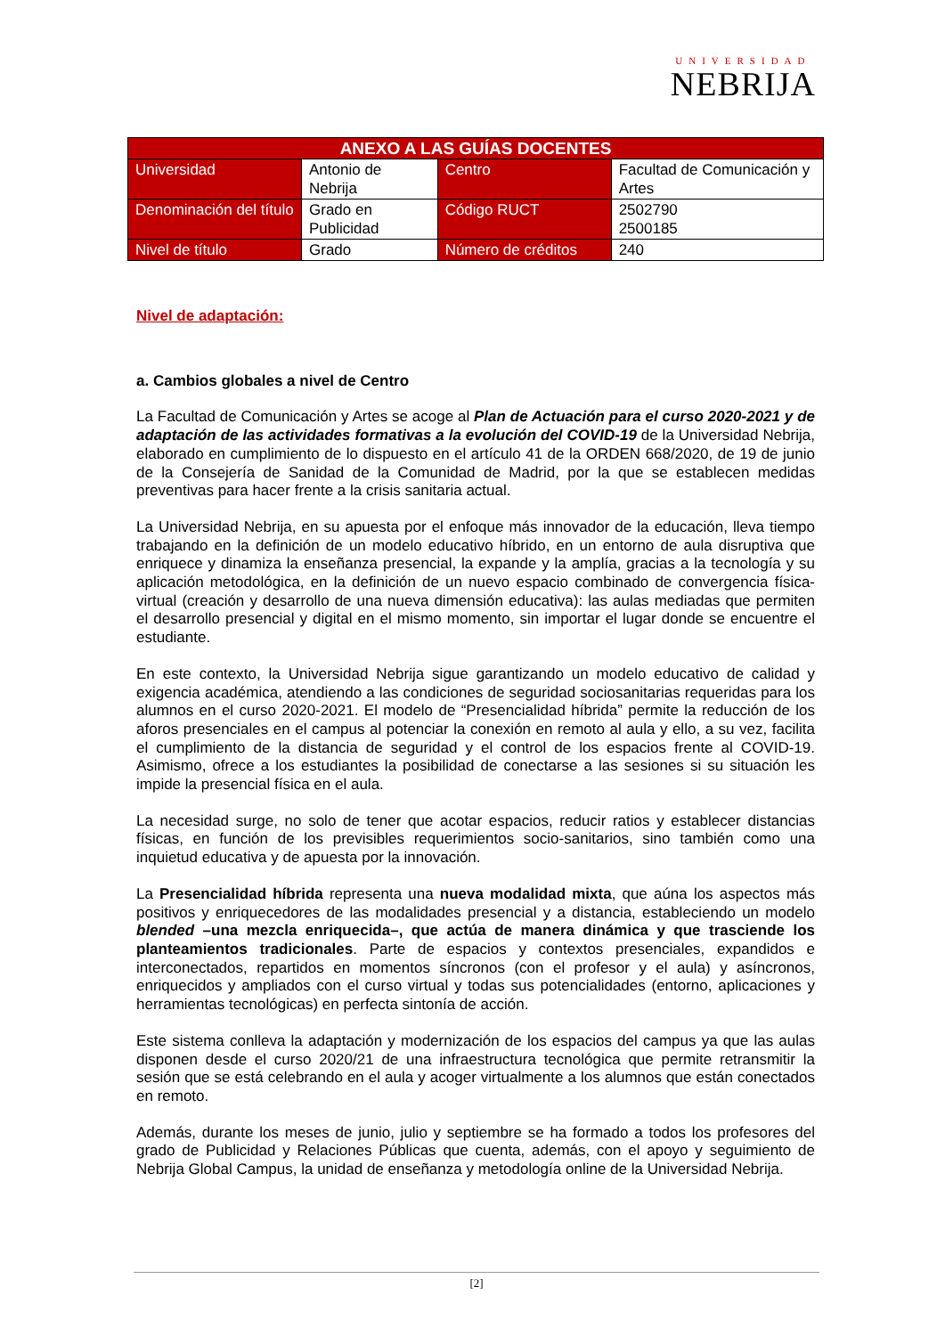UNIVERSIDAD
NEBRIJA
| ANEXO A LAS GUÍAS DOCENTES | | | |
| --- | --- | --- | --- |
| Universidad | Antonio de Nebrija | Centro | Facultad de Comunicación y Artes |
| Denominación del título | Grado en Publicidad | Código RUCT | 2502790 2500185 |
| Nivel de título | Grado | Número de créditos | 240 |
Nivel de adaptación:
a. Cambios globales a nivel de Centro
La Facultad de Comunicación y Artes se acoge al Plan de Actuación para el curso 2020-2021 y de adaptación de las actividades formativas a la evolución del COVID-19 de la Universidad Nebrija, elaborado en cumplimiento de lo dispuesto en el artículo 41 de la ORDEN 668/2020, de 19 de junio de la Consejería de Sanidad de la Comunidad de Madrid, por la que se establecen medidas preventivas para hacer frente a la crisis sanitaria actual.
La Universidad Nebrija, en su apuesta por el enfoque más innovador de la educación, lleva tiempo trabajando en la definición de un modelo educativo híbrido, en un entorno de aula disruptiva que enriquece y dinamiza la enseñanza presencial, la expande y la amplía, gracias a la tecnología y su aplicación metodológica, en la definición de un nuevo espacio combinado de convergencia física-virtual (creación y desarrollo de una nueva dimensión educativa): las aulas mediadas que permiten el desarrollo presencial y digital en el mismo momento, sin importar el lugar donde se encuentre el estudiante.
En este contexto, la Universidad Nebrija sigue garantizando un modelo educativo de calidad y exigencia académica, atendiendo a las condiciones de seguridad sociosanitarias requeridas para los alumnos en el curso 2020-2021. El modelo de “Presencialidad híbrida” permite la reducción de los aforos presenciales en el campus al potenciar la conexión en remoto al aula y ello, a su vez, facilita el cumplimiento de la distancia de seguridad y el control de los espacios frente al COVID-19. Asimismo, ofrece a los estudiantes la posibilidad de conectarse a las sesiones si su situación les impide la presencial física en el aula.
La necesidad surge, no solo de tener que acotar espacios, reducir ratios y establecer distancias físicas, en función de los previsibles requerimientos socio-sanitarios, sino también como una inquietud educativa y de apuesta por la innovación.
La Presencialidad híbrida representa una nueva modalidad mixta, que aúna los aspectos más positivos y enriquecedores de las modalidades presencial y a distancia, estableciendo un modelo blended –una mezcla enriquecida–, que actúa de manera dinámica y que trasciende los planteamientos tradicionales. Parte de espacios y contextos presenciales, expandidos e interconectados, repartidos en momentos síncronos (con el profesor y el aula) y asíncronos, enriquecidos y ampliados con el curso virtual y todas sus potencialidades (entorno, aplicaciones y herramientas tecnológicas) en perfecta sintonía de acción.
Este sistema conlleva la adaptación y modernización de los espacios del campus ya que las aulas disponen desde el curso 2020/21 de una infraestructura tecnológica que permite retransmitir la sesión que se está celebrando en el aula y acoger virtualmente a los alumnos que están conectados en remoto.
Además, durante los meses de junio, julio y septiembre se ha formado a todos los profesores del grado de Publicidad y Relaciones Públicas que cuenta, además, con el apoyo y seguimiento de Nebrija Global Campus, la unidad de enseñanza y metodología online de la Universidad Nebrija.
[2]